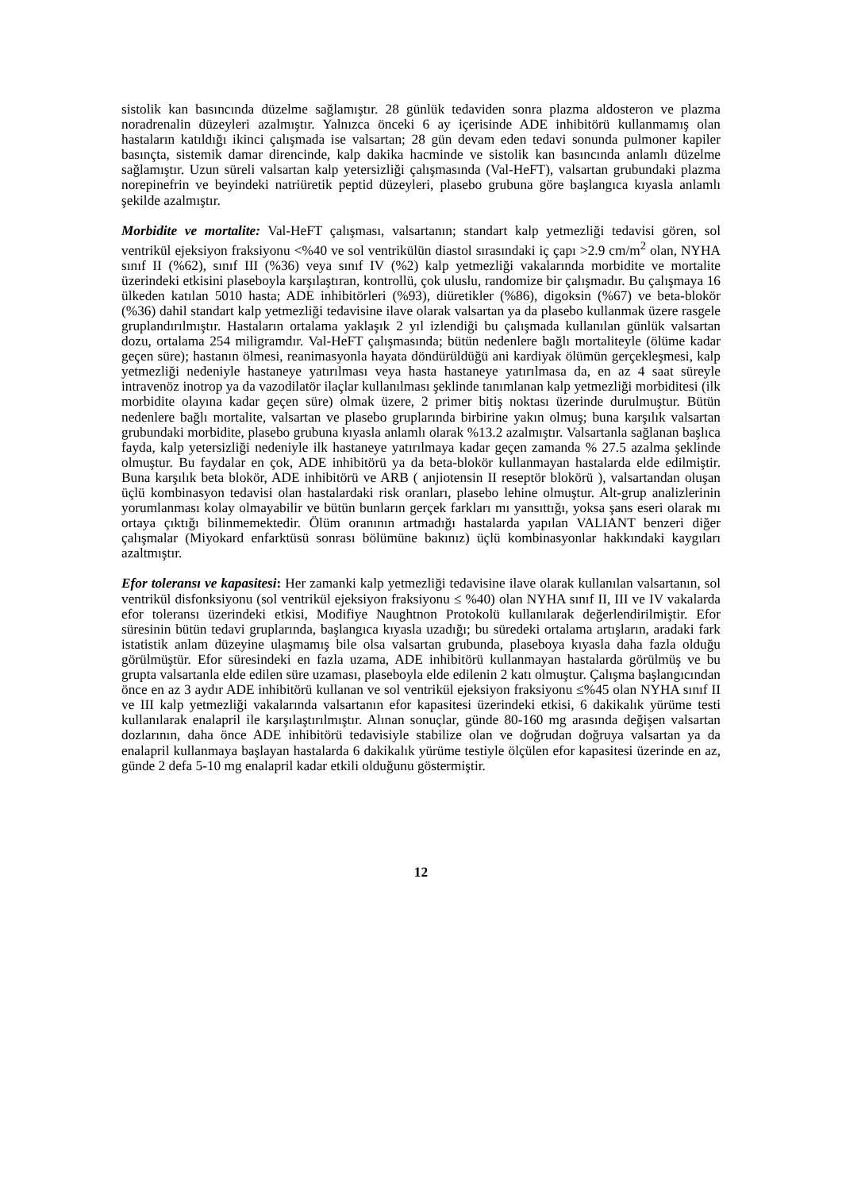sistolik kan basıncında düzelme sağlamıştır. 28 günlük tedaviden sonra plazma aldosteron ve plazma noradrenalin düzeyleri azalmıştır. Yalnızca önceki 6 ay içerisinde ADE inhibitörü kullanmamış olan hastaların katıldığı ikinci çalışmada ise valsartan; 28 gün devam eden tedavi sonunda pulmoner kapiler basınçta, sistemik damar direncinde, kalp dakika hacminde ve sistolik kan basıncında anlamlı düzelme sağlamıştır. Uzun süreli valsartan kalp yetersizliği çalışmasında (Val-HeFT), valsartan grubundaki plazma norepinefrin ve beyindeki natriüretik peptid düzeyleri, plasebo grubuna göre başlangıca kıyasla anlamlı şekilde azalmıştır.
Morbidite ve mortalite: Val-HeFT çalışması, valsartanın; standart kalp yetmezliği tedavisi gören, sol ventrikül ejeksiyon fraksiyonu <%40 ve sol ventrikülün diastol sırasındaki iç çapı >2.9 cm/m<sup>2</sup> olan, NYHA sınıf II (%62), sınıf III (%36) veya sınıf IV (%2) kalp yetmezliği vakalarında morbidite ve mortalite üzerindeki etkisini plaseboyla karşılaştıran, kontrollü, çok uluslu, randomize bir çalışmadır. Bu çalışmaya 16 ülkeden katılan 5010 hasta; ADE inhibitörleri (%93), diüretikler (%86), digoksin (%67) ve beta-blokör (%36) dahil standart kalp yetmezliği tedavisine ilave olarak valsartan ya da plasebo kullanmak üzere rasgele gruplandırılmıştır. Hastaların ortalama yaklaşık 2 yıl izlendiği bu çalışmada kullanılan günlük valsartan dozu, ortalama 254 miligramdır. Val-HeFT çalışmasında; bütün nedenlere bağlı mortaliteyle (ölüme kadar geçen süre); hastanın ölmesi, reanimasyonla hayata döndürüldüğü ani kardiyak ölümün gerçekleşmesi, kalp yetmezliği nedeniyle hastaneye yatırılması veya hasta hastaneye yatırılmasa da, en az 4 saat süreyle intravenöz inotrop ya da vazodilatör ilaçlar kullanılması şeklinde tanımlanan kalp yetmezliği morbiditesi (ilk morbidite olayına kadar geçen süre) olmak üzere, 2 primer bitiş noktası üzerinde durulmuştur. Bütün nedenlere bağlı mortalite, valsartan ve plasebo gruplarında birbirine yakın olmuş; buna karşılık valsartan grubundaki morbidite, plasebo grubuna kıyasla anlamlı olarak %13.2 azalmıştır. Valsartanla sağlanan başlıca fayda, kalp yetersizliği nedeniyle ilk hastaneye yatırılmaya kadar geçen zamanda % 27.5 azalma şeklinde olmuştur. Bu faydalar en çok, ADE inhibitörü ya da beta-blokör kullanmayan hastalarda elde edilmiştir. Buna karşılık beta blokör, ADE inhibitörü ve ARB ( anjiotensin II reseptör blokörü ), valsartandan oluşan üçlü kombinasyon tedavisi olan hastalardaki risk oranları, plasebo lehine olmuştur. Alt-grup analizlerinin yorumlanması kolay olmayabilir ve bütün bunların gerçek farkları mı yansıttığı, yoksa şans eseri olarak mı ortaya çıktığı bilinmemektedir. Ölüm oranının artmadığı hastalarda yapılan VALIANT benzeri diğer çalışmalar (Miyokard enfarktüsü sonrası bölümüne bakınız) üçlü kombinasyonlar hakkındaki kaygıları azaltmıştır.
Efor toleransı ve kapasitesi: Her zamanki kalp yetmezliği tedavisine ilave olarak kullanılan valsartanın, sol ventrikül disfonksiyonu (sol ventrikül ejeksiyon fraksiyonu ≤ %40) olan NYHA sınıf II, III ve IV vakalarda efor toleransı üzerindeki etkisi, Modifiye Naughtnon Protokolü kullanılarak değerlendirilmiştir. Efor süresinin bütün tedavi gruplarında, başlangıca kıyasla uzadığı; bu süredeki ortalama artışların, aradaki fark istatistik anlam düzeyine ulaşmamış bile olsa valsartan grubunda, plaseboya kıyasla daha fazla olduğu görülmüştür. Efor süresindeki en fazla uzama, ADE inhibitörü kullanmayan hastalarda görülmüş ve bu grupta valsartanla elde edilen süre uzaması, plaseboyla elde edilenin 2 katı olmuştur. Çalışma başlangıcından önce en az 3 aydır ADE inhibitörü kullanan ve sol ventrikül ejeksiyon fraksiyonu ≤%45 olan NYHA sınıf II ve III kalp yetmezliği vakalarında valsartanın efor kapasitesi üzerindeki etkisi, 6 dakikalık yürüme testi kullanılarak enalapril ile karşılaştırılmıştır. Alınan sonuçlar, günde 80-160 mg arasında değişen valsartan dozlarının, daha önce ADE inhibitörü tedavisiyle stabilize olan ve doğrudan doğruya valsartan ya da enalapril kullanmaya başlayan hastalarda 6 dakikalık yürüme testiyle ölçülen efor kapasitesi üzerinde en az, günde 2 defa 5-10 mg enalapril kadar etkili olduğunu göstermiştir.
12